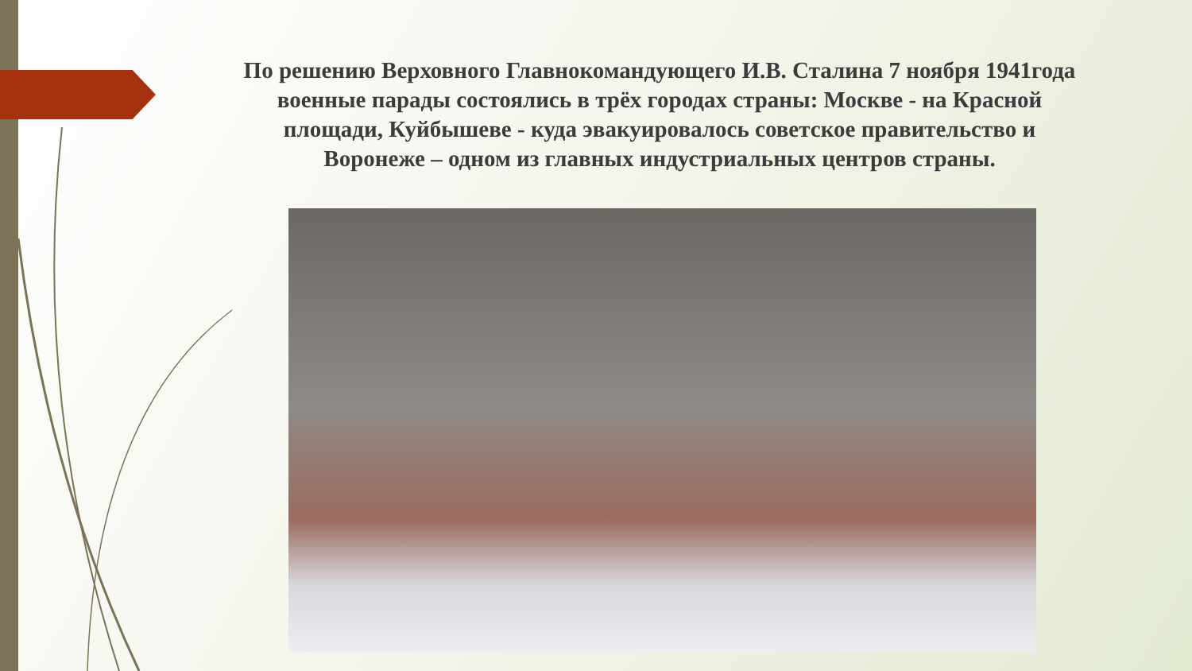По решению Верховного Главнокомандующего И.В. Сталина 7 ноября 1941года военные парады состоялись в трёх городах страны: Москве - на Красной площади, Куйбышеве - куда эвакуировалось советское правительство и Воронеже – одном из главных индустриальных центров страны.